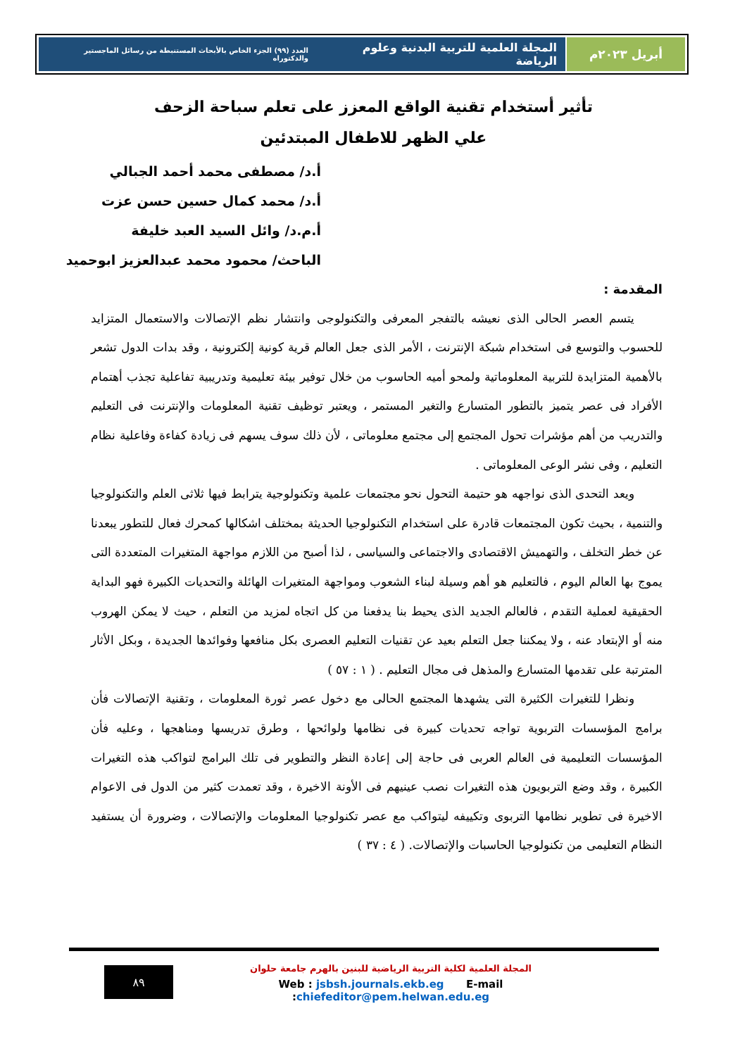أبريل ٢٠٢٣م المجلة العلمية للتربية البدنية وعلوم الرياضة العدد (٩٩) الجزء الخاص بالأبحاث المستنبطة من رسائل الماجستير والدكتوراه
تأثير أستخدام تقنية الواقع المعزز على تعلم سباحة الزحف
علي الظهر للاطفال المبتدئين
أ.د/ مصطفى محمد أحمد الجبالي
أ.د/ محمد كمال حسين حسن عزت
أ.م.د/ وائل السيد العبد خليفة
الباحث/ محمود محمد عبدالعزيز ابوحميد
المقدمة :
يتسم العصر الحالى الذى نعيشه بالتفجر المعرفى والتكنولوجى وانتشار نظم الإتصالات والاستعمال المتزايد للحسوب والتوسع فى استخدام شبكة الإنترنت ، الأمر الذى جعل العالم قرية كونية إلكترونية ، وقد بدات الدول تشعر بالأهمية المتزايدة للتربية المعلوماتية ولمحو أميه الحاسوب من خلال توفير بيئة تعليمية وتدريبية تفاعلية تجذب أهتمام الأفراد فى عصر يتميز بالتطور المتسارع والتغير المستمر ، ويعتبر توظيف تقنية المعلومات والإنترنت فى التعليم والتدريب من أهم مؤشرات تحول المجتمع إلى مجتمع معلوماتى ، لأن ذلك سوف يسهم فى زيادة كفاءة وفاعلية نظام التعليم ، وفى نشر الوعى المعلوماتى .
ويعد التحدى الذى نواجهه هو حتيمة التحول نحو مجتمعات علمية وتكنولوجية يترابط فيها ثلاثى العلم والتكنولوجيا والتنمية ، بحيث تكون المجتمعات قادرة على استخدام التكنولوجيا الحديثة بمختلف اشكالها كمحرك فعال للتطور يبعدنا عن خطر التخلف ، والتهميش الاقتصادى والاجتماعى والسياسى ، لذا أصبح من اللازم مواجهة المتغيرات المتعددة التى يموج بها العالم اليوم ، فالتعليم هو أهم وسيلة لبناء الشعوب ومواجهة المتغيرات الهائلة والتحديات الكبيرة فهو البداية الحقيقية لعملية التقدم ، فالعالم الجديد الذى يحيط بنا يدفعنا من كل اتجاه لمزيد من التعلم ، حيث لا يمكن الهروب منه أو الإبتعاد عنه ، ولا يمكننا جعل التعلم بعيد عن تقنيات التعليم العصرى بكل منافعها وفوائدها الجديدة ، وبكل الأثار المترتبة على تقدمها المتسارع والمذهل فى مجال التعليم . ( ١ : ٥٧ )
ونظرا للتغيرات الكثيرة التى يشهدها المجتمع الحالى مع دخول عصر ثورة المعلومات ، وتقنية الإتصالات فأن برامج المؤسسات التربوية تواجه تحديات كبيرة فى نظامها ولوائحها ، وطرق تدريسها ومناهجها ، وعليه فأن المؤسسات التعليمية فى العالم العربى فى حاجة إلى إعادة النظر والتطوير فى تلك البرامج لتواكب هذه التغيرات الكبيرة ، وقد وضع التربويون هذه التغيرات نصب عينيهم فى الأونة الاخيرة ، وقد تعمدت كثير من الدول فى الاعوام الاخيرة فى تطوير نظامها التربوى وتكييفه ليتواكب مع عصر تكنولوجيا المعلومات والإتصالات ، وضرورة أن يستفيد النظام التعليمى من تكنولوجيا الحاسبات والإتصالات. ( ٤ : ٣٧ )
المجلة العلمية لكلية التربية الرياضية للبنين بالهرم جامعة حلوان
Web : jsbsh.journals.ekb.eg E-mail :chiefeditor@pem.helwan.edu.eg
٨٩